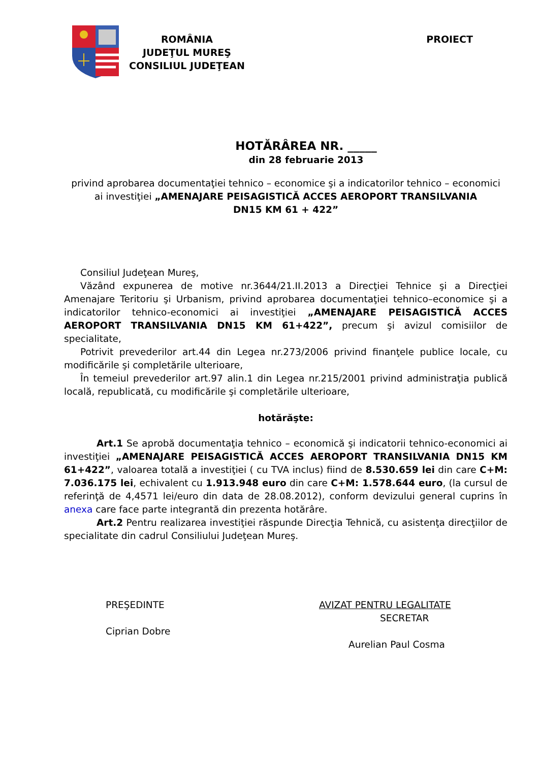ROMÂNIA
JUDEŢUL MUREŞ
CONSILIUL JUDEŢEAN
PROIECT
HOTĂRÂREA NR. _____
din 28 februarie 2013
privind aprobarea documentaţiei tehnico – economice şi a indicatorilor tehnico – economici
ai investiţiei „AMENAJARE PEISAGISTICĂ ACCES AEROPORT TRANSILVANIA
DN15 KM 61 + 422”
Consiliul Judeţean Mureş,
Văzând expunerea de motive nr.3644/21.II.2013 a Direcţiei Tehnice şi a Direcţiei Amenajare Teritoriu şi Urbanism, privind aprobarea documentaţiei tehnico–economice şi a indicatorilor tehnico-economici ai investiţiei „AMENAJARE PEISAGISTICĂ ACCES AEROPORT TRANSILVANIA DN15 KM 61+422”, precum şi avizul comisiilor de specialitate,
Potrivit prevederilor art.44 din Legea nr.273/2006 privind finanţele publice locale, cu modificările şi completările ulterioare,
În temeiul prevederilor art.97 alin.1 din Legea nr.215/2001 privind administraţia publică locală, republicată, cu modificările şi completările ulterioare,
hotărăşte:
Art.1 Se aprobă documentaţia tehnico – economică şi indicatorii tehnico-economici ai investiţiei „AMENAJARE PEISAGISTICĂ ACCES AEROPORT TRANSILVANIA DN15 KM 61+422”, valoarea totală a investiţiei ( cu TVA inclus) fiind de 8.530.659 lei din care C+M: 7.036.175 lei, echivalent cu 1.913.948 euro din care C+M: 1.578.644 euro, (la cursul de referinţă de 4,4571 lei/euro din data de 28.08.2012), conform devizului general cuprins în anexa care face parte integrantă din prezenta hotărâre.
Art.2 Pentru realizarea investiţiei răspunde Direcţia Tehnică, cu asistenţa direcţiilor de specialitate din cadrul Consiliului Judeţean Mureş.
PREŞEDINTE
Ciprian Dobre
AVIZAT PENTRU LEGALITATE
SECRETAR
Aurelian Paul Cosma